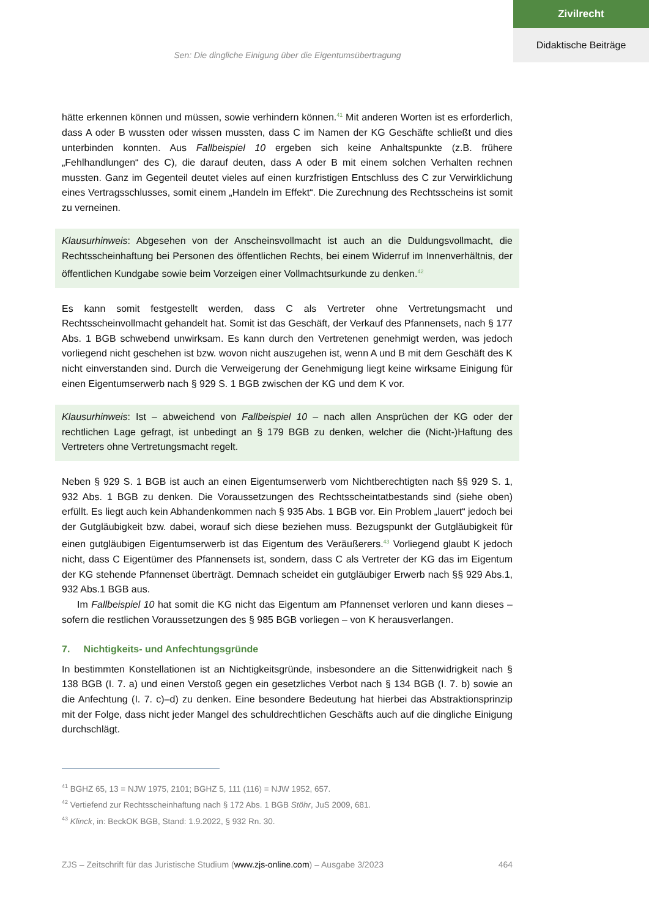Zivilrecht
Didaktische Beiträge
Sen: Die dingliche Einigung über die Eigentumsübertragung
hätte erkennen können und müssen, sowie verhindern können.<sup>41</sup> Mit anderen Worten ist es erforderlich, dass A oder B wussten oder wissen mussten, dass C im Namen der KG Geschäfte schließt und dies unterbinden konnten. Aus Fallbeispiel 10 ergeben sich keine Anhaltspunkte (z.B. frühere „Fehlhandlungen“ des C), die darauf deuten, dass A oder B mit einem solchen Verhalten rechnen mussten. Ganz im Gegenteil deutet vieles auf einen kurzfristigen Entschluss des C zur Verwirklichung eines Vertragsschlusses, somit einem „Handeln im Effekt“. Die Zurechnung des Rechtsscheins ist somit zu verneinen.
Klausurhinweis: Abgesehen von der Anscheinsvollmacht ist auch an die Duldungsvollmacht, die Rechtsscheinhaftung bei Personen des öffentlichen Rechts, bei einem Widerruf im Innenverhältnis, der öffentlichen Kundgabe sowie beim Vorzeigen einer Vollmachtsurkunde zu denken.<sup>42</sup>
Es kann somit festgestellt werden, dass C als Vertreter ohne Vertretungsmacht und Rechtsscheinvollmacht gehandelt hat. Somit ist das Geschäft, der Verkauf des Pfannensets, nach § 177 Abs. 1 BGB schwebend unwirksam. Es kann durch den Vertretenen genehmigt werden, was jedoch vorliegend nicht geschehen ist bzw. wovon nicht auszugehen ist, wenn A und B mit dem Geschäft des K nicht einverstanden sind. Durch die Verweigerung der Genehmigung liegt keine wirksame Einigung für einen Eigentumserwerb nach § 929 S. 1 BGB zwischen der KG und dem K vor.
Klausurhinweis: Ist – abweichend von Fallbeispiel 10 – nach allen Ansprüchen der KG oder der rechtlichen Lage gefragt, ist unbedingt an § 179 BGB zu denken, welcher die (Nicht-)Haftung des Vertreters ohne Vertretungsmacht regelt.
Neben § 929 S. 1 BGB ist auch an einen Eigentumserwerb vom Nichtberechtigten nach §§ 929 S. 1, 932 Abs. 1 BGB zu denken. Die Voraussetzungen des Rechtsscheintatbestands sind (siehe oben) erfüllt. Es liegt auch kein Abhandenkommen nach § 935 Abs. 1 BGB vor. Ein Problem „lauert“ jedoch bei der Gutgläubigkeit bzw. dabei, worauf sich diese beziehen muss. Bezugspunkt der Gutgläubigkeit für einen gutgläubigen Eigentumserwerb ist das Eigentum des Veräußerers.<sup>43</sup> Vorliegend glaubt K jedoch nicht, dass C Eigentümer des Pfannensets ist, sondern, dass C als Vertreter der KG das im Eigentum der KG stehende Pfannenset überträgt. Demnach scheidet ein gutgläubiger Erwerb nach §§ 929 Abs.1, 932 Abs.1 BGB aus.
Im Fallbeispiel 10 hat somit die KG nicht das Eigentum am Pfannenset verloren und kann dieses – sofern die restlichen Voraussetzungen des § 985 BGB vorliegen – von K herausverlangen.
7. Nichtigkeits- und Anfechtungsgründe
In bestimmten Konstellationen ist an Nichtigkeitsgründe, insbesondere an die Sittenwidrigkeit nach § 138 BGB (I. 7. a) und einen Verstoß gegen ein gesetzliches Verbot nach § 134 BGB (I. 7. b) sowie an die Anfechtung (I. 7. c)–d) zu denken. Eine besondere Bedeutung hat hierbei das Abstraktionsprinzip mit der Folge, dass nicht jeder Mangel des schuldrechtlichen Geschäfts auch auf die dingliche Einigung durchschlägt.
<sup>41</sup> BGHZ 65, 13 = NJW 1975, 2101; BGHZ 5, 111 (116) = NJW 1952, 657.
<sup>42</sup> Vertiefend zur Rechtsscheinhaftung nach § 172 Abs. 1 BGB Stöhr, JuS 2009, 681.
<sup>43</sup> Klinck, in: BeckOK BGB, Stand: 1.9.2022, § 932 Rn. 30.
ZJS – Zeitschrift für das Juristische Studium (www.zjs-online.com) – Ausgabe 3/2023 464